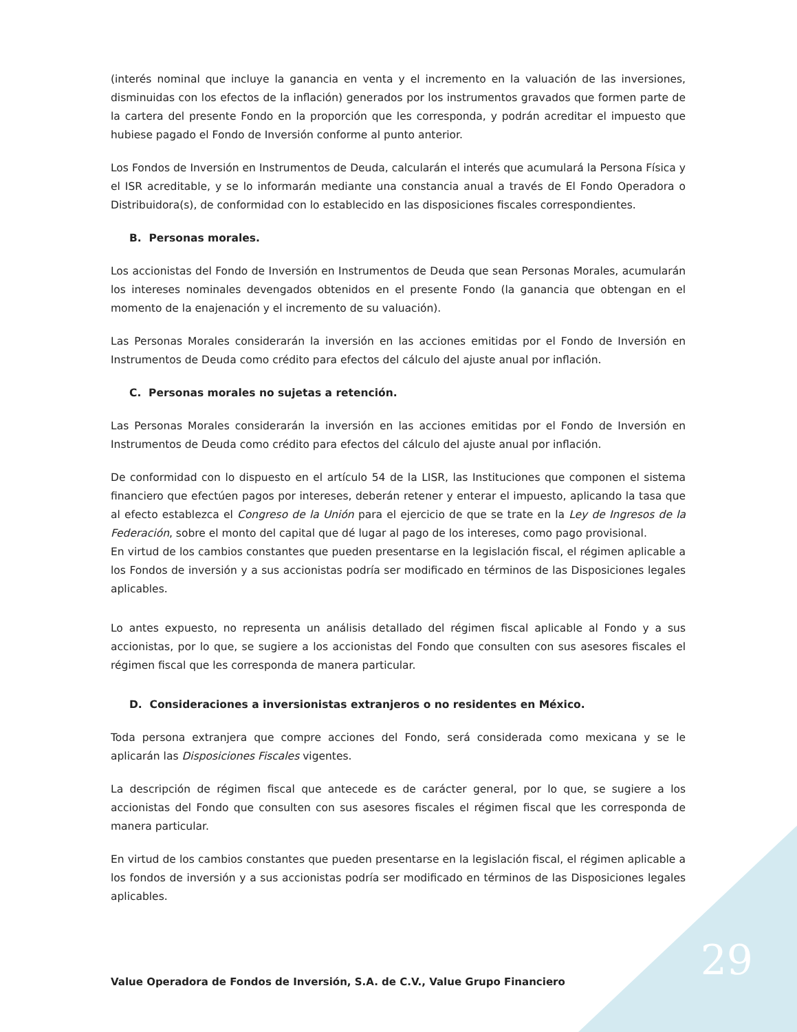(interés nominal que incluye la ganancia en venta y el incremento en la valuación de las inversiones, disminuidas con los efectos de la inflación) generados por los instrumentos gravados que formen parte de la cartera del presente Fondo en la proporción que les corresponda, y podrán acreditar el impuesto que hubiese pagado el Fondo de Inversión conforme al punto anterior.
Los Fondos de Inversión en Instrumentos de Deuda, calcularán el interés que acumulará la Persona Física y el ISR acreditable, y se lo informarán mediante una constancia anual a través de El Fondo Operadora o Distribuidora(s), de conformidad con lo establecido en las disposiciones fiscales correspondientes.
B. Personas morales.
Los accionistas del Fondo de Inversión en Instrumentos de Deuda que sean Personas Morales, acumularán los intereses nominales devengados obtenidos en el presente Fondo (la ganancia que obtengan en el momento de la enajenación y el incremento de su valuación).
Las Personas Morales considerarán la inversión en las acciones emitidas por el Fondo de Inversión en Instrumentos de Deuda como crédito para efectos del cálculo del ajuste anual por inflación.
C. Personas morales no sujetas a retención.
Las Personas Morales considerarán la inversión en las acciones emitidas por el Fondo de Inversión en Instrumentos de Deuda como crédito para efectos del cálculo del ajuste anual por inflación.
De conformidad con lo dispuesto en el artículo 54 de la LISR, las Instituciones que componen el sistema financiero que efectúen pagos por intereses, deberán retener y enterar el impuesto, aplicando la tasa que al efecto establezca el Congreso de la Unión para el ejercicio de que se trate en la Ley de Ingresos de la Federación, sobre el monto del capital que dé lugar al pago de los intereses, como pago provisional.
En virtud de los cambios constantes que pueden presentarse en la legislación fiscal, el régimen aplicable a los Fondos de inversión y a sus accionistas podría ser modificado en términos de las Disposiciones legales aplicables.
Lo antes expuesto, no representa un análisis detallado del régimen fiscal aplicable al Fondo y a sus accionistas, por lo que, se sugiere a los accionistas del Fondo que consulten con sus asesores fiscales el régimen fiscal que les corresponda de manera particular.
D. Consideraciones a inversionistas extranjeros o no residentes en México.
Toda persona extranjera que compre acciones del Fondo, será considerada como mexicana y se le aplicarán las Disposiciones Fiscales vigentes.
La descripción de régimen fiscal que antecede es de carácter general, por lo que, se sugiere a los accionistas del Fondo que consulten con sus asesores fiscales el régimen fiscal que les corresponda de manera particular.
En virtud de los cambios constantes que pueden presentarse en la legislación fiscal, el régimen aplicable a los fondos de inversión y a sus accionistas podría ser modificado en términos de las Disposiciones legales aplicables.
29
Value Operadora de Fondos de Inversión, S.A. de C.V., Value Grupo Financiero